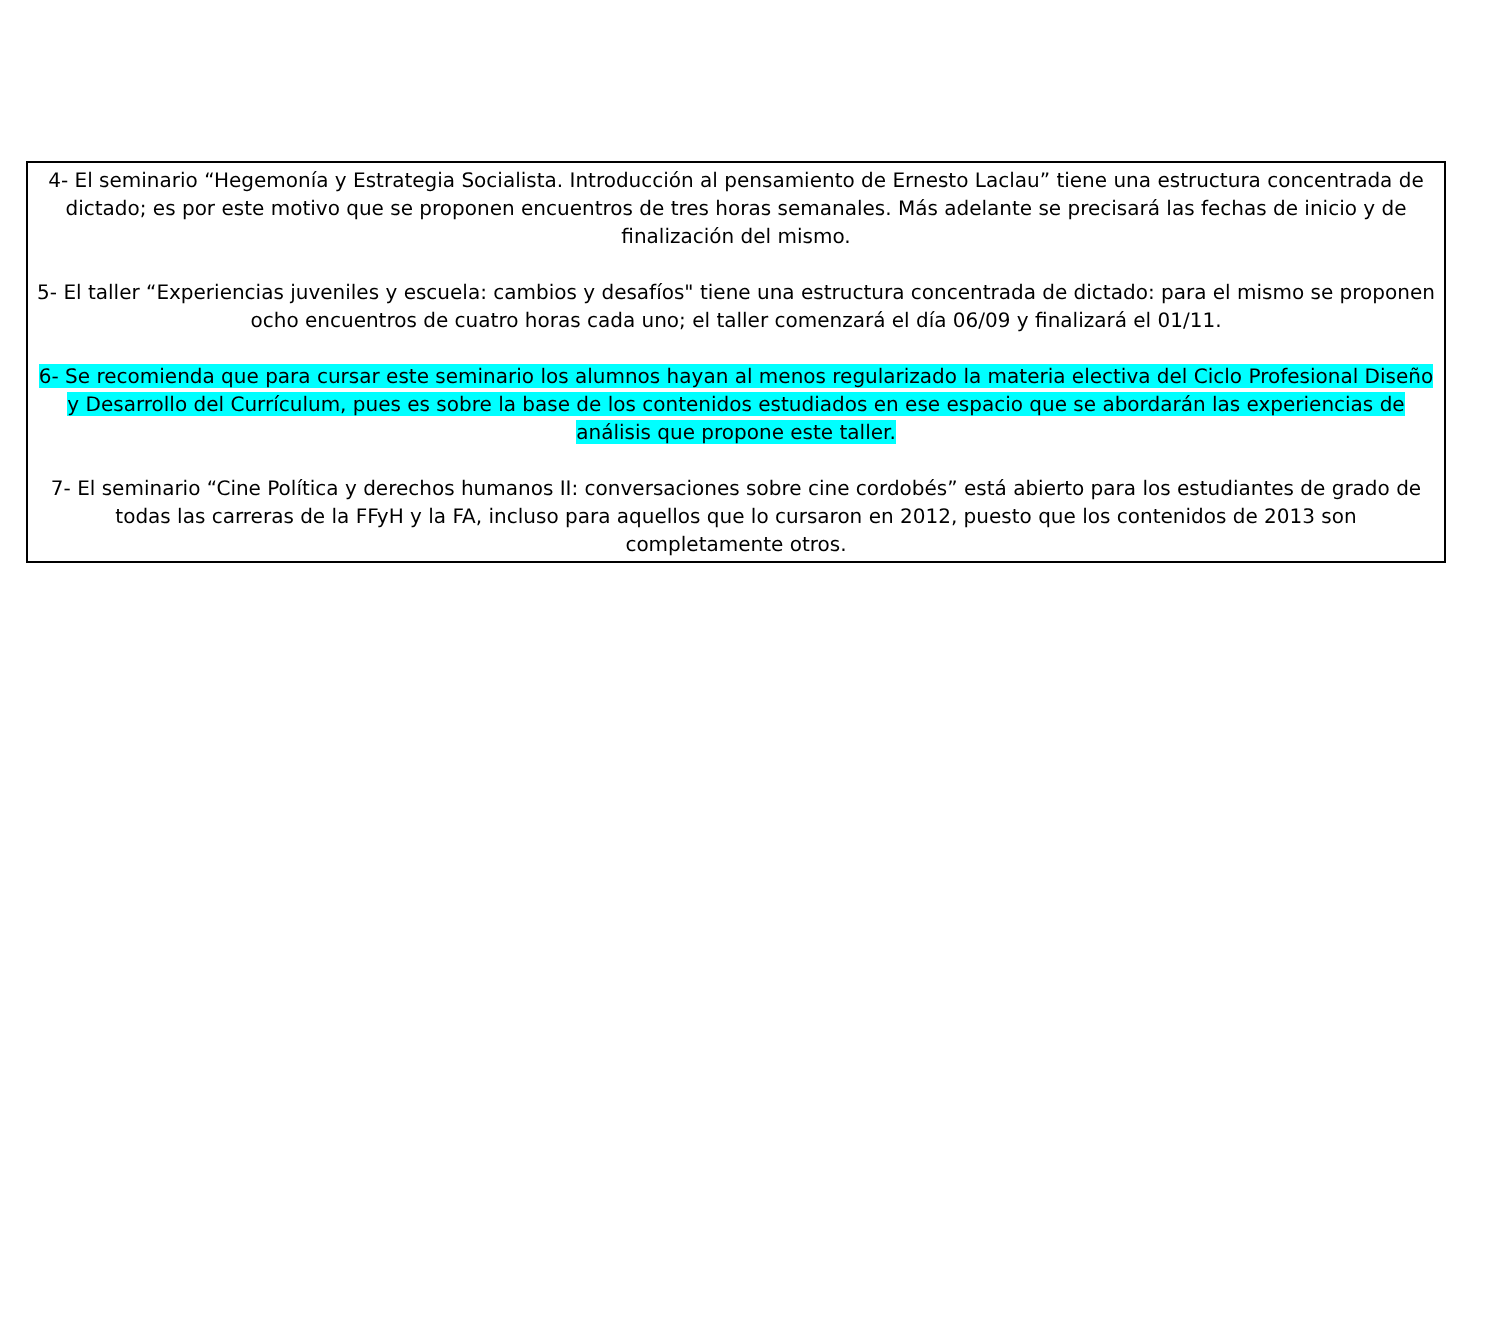4- El seminario “Hegemonía y Estrategia Socialista. Introducción al pensamiento de Ernesto Laclau” tiene una estructura concentrada de dictado; es por este motivo que se proponen encuentros de tres horas semanales. Más adelante se precisará las fechas de inicio y de finalización del mismo.
5- El taller “Experiencias juveniles y escuela: cambios y desafíos" tiene una estructura concentrada de dictado: para el mismo se proponen ocho encuentros de cuatro horas cada uno; el taller comenzará el día 06/09 y finalizará el 01/11.
6- Se recomienda que para cursar este seminario los alumnos hayan al menos regularizado la materia electiva del Ciclo Profesional Diseño y Desarrollo del Currículum, pues es sobre la base de los contenidos estudiados en ese espacio que se abordarán las experiencias de análisis que propone este taller.
7- El seminario “Cine Política y derechos humanos II: conversaciones sobre cine cordobés” está abierto para los estudiantes de grado de todas las carreras de la FFyH y la FA, incluso para aquellos que lo cursaron en 2012, puesto que los contenidos de 2013 son completamente otros.